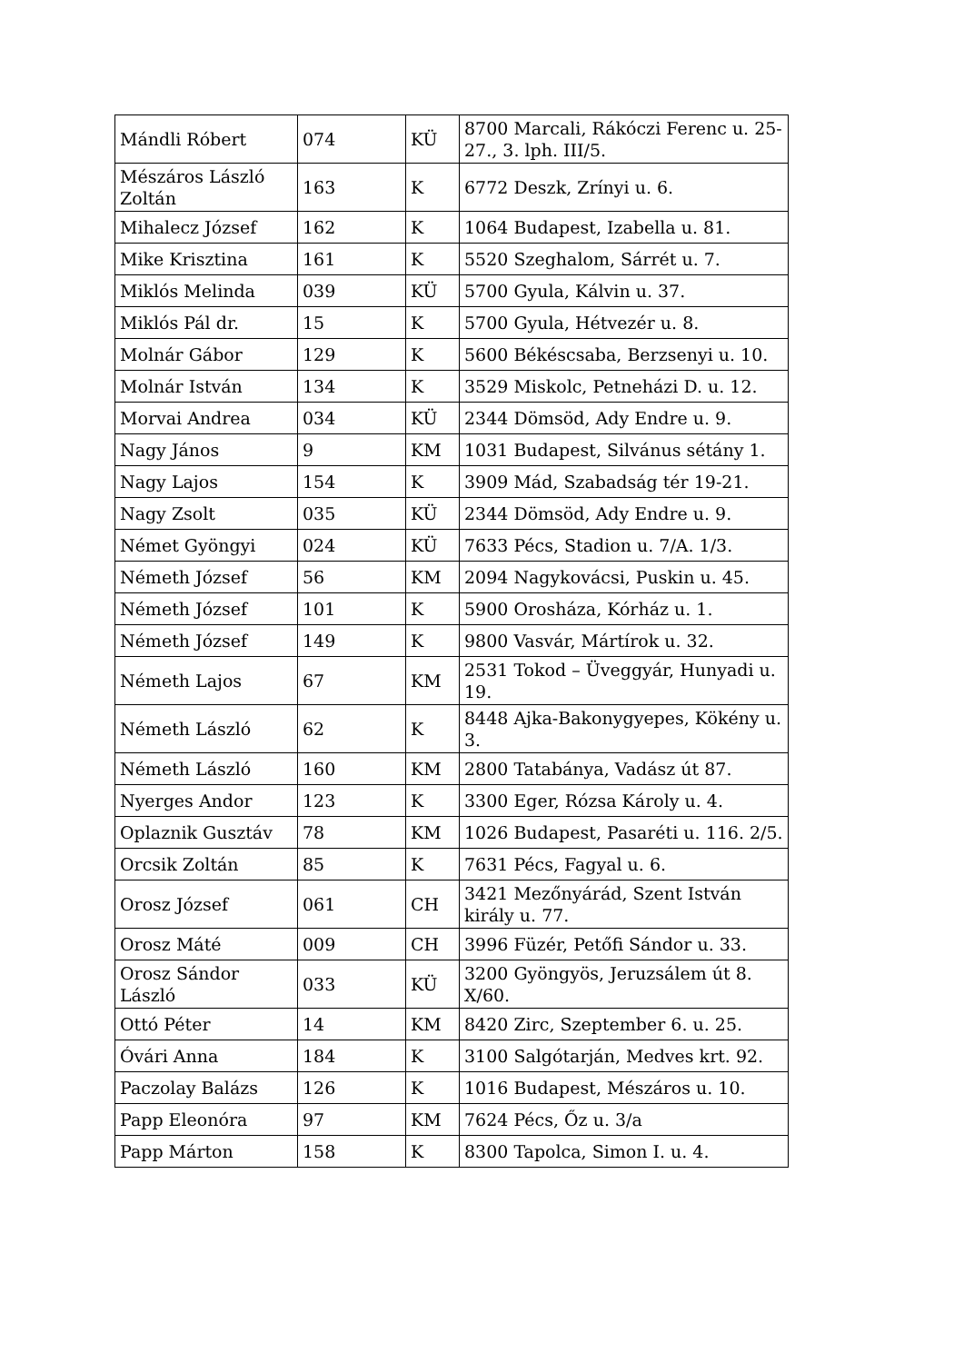| Mándli Róbert | 074 | KÜ | 8700 Marcali, Rákóczi Ferenc u. 25-27., 3. lph. III/5. |
| Mészáros László Zoltán | 163 | K | 6772 Deszk, Zrínyi u. 6. |
| Mihalecz József | 162 | K | 1064 Budapest, Izabella u. 81. |
| Mike Krisztina | 161 | K | 5520 Szeghalom, Sárrét u. 7. |
| Miklós Melinda | 039 | KÜ | 5700 Gyula, Kálvin u. 37. |
| Miklós Pál dr. | 15 | K | 5700 Gyula, Hétvezér u. 8. |
| Molnár Gábor | 129 | K | 5600 Békéscsaba, Berzsenyi u. 10. |
| Molnár István | 134 | K | 3529 Miskolc, Petneházi D. u. 12. |
| Morvai Andrea | 034 | KÜ | 2344 Dömsöd, Ady Endre u. 9. |
| Nagy János | 9 | KM | 1031 Budapest, Silvánus sétány 1. |
| Nagy Lajos | 154 | K | 3909 Mád, Szabadság tér 19-21. |
| Nagy Zsolt | 035 | KÜ | 2344 Dömsöd, Ady Endre u. 9. |
| Német Gyöngyi | 024 | KÜ | 7633 Pécs, Stadion u. 7/A. 1/3. |
| Németh József | 56 | KM | 2094 Nagykovácsi, Puskin u. 45. |
| Németh József | 101 | K | 5900 Orosháza, Kórház u. 1. |
| Németh József | 149 | K | 9800 Vasvár, Mártírok u. 32. |
| Németh Lajos | 67 | KM | 2531 Tokod – Üveggyár, Hunyadi u. 19. |
| Németh László | 62 | K | 8448 Ajka-Bakonygyepes, Kökény u. 3. |
| Németh László | 160 | KM | 2800 Tatabánya, Vadász út 87. |
| Nyerges Andor | 123 | K | 3300 Eger, Rózsa Károly u. 4. |
| Oplaznik Gusztáv | 78 | KM | 1026 Budapest, Pasaréti u. 116. 2/5. |
| Orcsik Zoltán | 85 | K | 7631 Pécs, Fagyal u. 6. |
| Orosz József | 061 | CH | 3421 Mezőnyárád, Szent István király u. 77. |
| Orosz Máté | 009 | CH | 3996 Füzér, Petőfi Sándor u. 33. |
| Orosz Sándor László | 033 | KÜ | 3200 Gyöngyös, Jeruzsálem út 8. X/60. |
| Ottó Péter | 14 | KM | 8420 Zirc, Szeptember 6. u. 25. |
| Óvári Anna | 184 | K | 3100 Salgótarján, Medves krt. 92. |
| Paczolay Balázs | 126 | K | 1016 Budapest, Mészáros u. 10. |
| Papp Eleonóra | 97 | KM | 7624 Pécs, Őz u. 3/a |
| Papp Márton | 158 | K | 8300 Tapolca, Simon I. u. 4. |